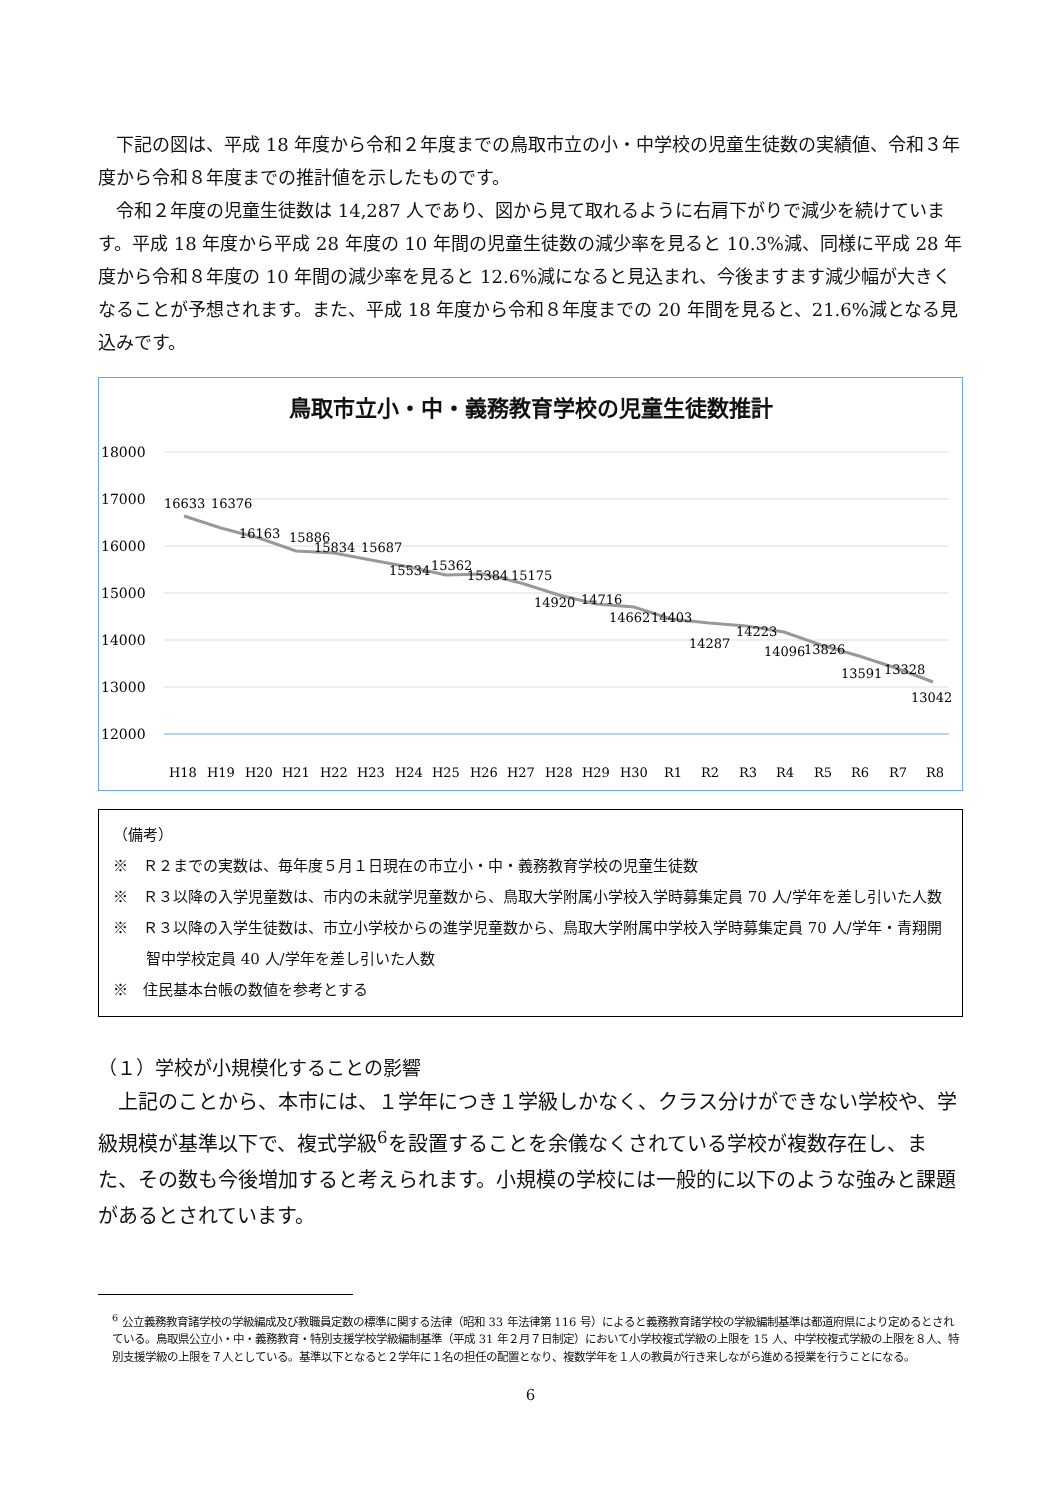下記の図は、平成 18 年度から令和２年度までの鳥取市立の小・中学校の児童生徒数の実績値、令和３年度から令和８年度までの推計値を示したものです。
令和２年度の児童生徒数は 14,287 人であり、図から見て取れるように右肩下がりで減少を続けています。平成 18 年度から平成 28 年度の 10 年間の児童生徒数の減少率を見ると 10.3%減、同様に平成 28 年度から令和８年度の 10 年間の減少率を見ると 12.6%減になると見込まれ、今後ますます減少幅が大きくなることが予想されます。また、平成 18 年度から令和８年度までの 20 年間を見ると、21.6%減となる見込みです。
鳥取市立小・中・義務教育学校の児童生徒数推計
18000
17000
16000
15000
14000
13000
12000
16633
16376
16163
15886
15834
15687
15534
15362
15384
15175
14920
14716
14662
14403
14287
14223
14096
13826
13591
13328
13042
H18
H19
H20
H21
H22
H23
H24
H25
H26
H27
H28
H29
H30
R1
R2
R3
R4
R5
R6
R7
R8
（備考）
※　Ｒ２までの実数は、毎年度５月１日現在の市立小・中・義務教育学校の児童生徒数
※　Ｒ３以降の入学児童数は、市内の未就学児童数から、鳥取大学附属小学校入学時募集定員 70 人/学年を差し引いた人数
※　Ｒ３以降の入学生徒数は、市立小学校からの進学児童数から、鳥取大学附属中学校入学時募集定員 70 人/学年・青翔開智中学校定員 40 人/学年を差し引いた人数
※　住民基本台帳の数値を参考とする
（１）学校が小規模化することの影響
上記のことから、本市には、１学年につき１学級しかなく、クラス分けができない学校や、学級規模が基準以下で、複式学級<sup>6</sup>を設置することを余儀なくされている学校が複数存在し、また、その数も今後増加すると考えられます。小規模の学校には一般的に以下のような強みと課題があるとされています。
<sup>6</sup> 公立義務教育諸学校の学級編成及び教職員定数の標準に関する法律（昭和 33 年法律第 116 号）によると義務教育諸学校の学級編制基準は都道府県により定めるとされている。鳥取県公立小・中・義務教育・特別支援学校学級編制基準（平成 31 年２月７日制定）において小学校複式学級の上限を 15 人、中学校複式学級の上限を８人、特別支援学級の上限を７人としている。基準以下となると２学年に１名の担任の配置となり、複数学年を１人の教員が行き来しながら進める授業を行うことになる。
6